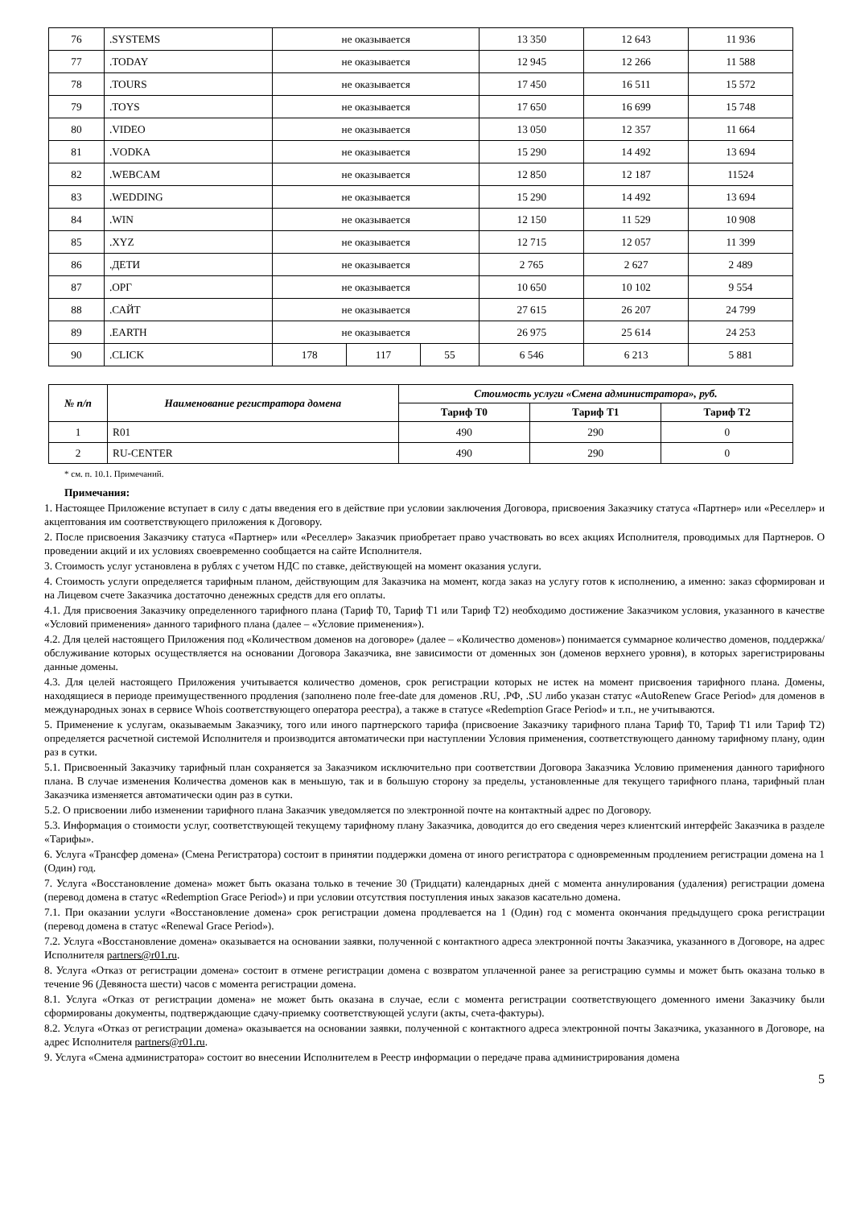| 76 | .SYSTEMS | не оказывается | | | 13 350 | 12 643 | 11 936 |
| 77 | .TODAY | не оказывается | | | 12 945 | 12 266 | 11 588 |
| 78 | .TOURS | не оказывается | | | 17 450 | 16 511 | 15 572 |
| 79 | .TOYS | не оказывается | | | 17 650 | 16 699 | 15 748 |
| 80 | .VIDEO | не оказывается | | | 13 050 | 12 357 | 11 664 |
| 81 | .VODKA | не оказывается | | | 15 290 | 14 492 | 13 694 |
| 82 | .WEBCAM | не оказывается | | | 12 850 | 12 187 | 11524 |
| 83 | .WEDDING | не оказывается | | | 15 290 | 14 492 | 13 694 |
| 84 | .WIN | не оказывается | | | 12 150 | 11 529 | 10 908 |
| 85 | .XYZ | не оказывается | | | 12 715 | 12 057 | 11 399 |
| 86 | .ДЕТИ | не оказывается | | | 2 765 | 2 627 | 2 489 |
| 87 | .ОРГ | не оказывается | | | 10 650 | 10 102 | 9 554 |
| 88 | .САЙТ | не оказывается | | | 27 615 | 26 207 | 24 799 |
| 89 | .EARTH | не оказывается | | | 26 975 | 25 614 | 24 253 |
| 90 | .CLICK | 178 | 117 | 55 | 6 546 | 6 213 | 5 881 |
| № п/п | Наименование регистратора домена | Стоимость услуги «Смена администратора», руб. | | |
| --- | --- | --- | --- | --- |
| | | Тариф Т0 | Тариф Т1 | Тариф Т2 |
| 1 | R01 | 490 | 290 | 0 |
| 2 | RU-CENTER | 490 | 290 | 0 |
* см. п. 10.1. Примечаний.
Примечания:
1. Настоящее Приложение вступает в силу с даты введения его в действие при условии заключения Договора, присвоения Заказчику статуса «Партнер» или «Реселлер» и акцептования им соответствующего приложения к Договору.
2. После присвоения Заказчику статуса «Партнер» или «Реселлер» Заказчик приобретает право участвовать во всех акциях Исполнителя, проводимых для Партнеров. О проведении акций и их условиях своевременно сообщается на сайте Исполнителя.
3. Стоимость услуг установлена в рублях с учетом НДС по ставке, действующей на момент оказания услуги.
4. Стоимость услуги определяется тарифным планом, действующим для Заказчика на момент, когда заказ на услугу готов к исполнению, а именно: заказ сформирован и на Лицевом счете Заказчика достаточно денежных средств для его оплаты.
4.1. Для присвоения Заказчику определенного тарифного плана (Тариф Т0, Тариф Т1 или Тариф Т2) необходимо достижение Заказчиком условия, указанного в качестве «Условий применения» данного тарифного плана (далее – «Условие применения»).
4.2. Для целей настоящего Приложения под «Количеством доменов на договоре» (далее – «Количество доменов») понимается суммарное количество доменов, поддержка/обслуживание которых осуществляется на основании Договора Заказчика, вне зависимости от доменных зон (доменов верхнего уровня), в которых зарегистрированы данные домены.
4.3. Для целей настоящего Приложения учитывается количество доменов, срок регистрации которых не истек на момент присвоения тарифного плана. Домены, находящиеся в периоде преимущественного продления (заполнено поле free-date для доменов .RU, .РФ, .SU либо указан статус «AutoRenew Grace Period» для доменов в международных зонах в сервисе Whois соответствующего оператора реестра), а также в статусе «Redemption Grace Period» и т.п., не учитываются.
5. Применение к услугам, оказываемым Заказчику, того или иного партнерского тарифа (присвоение Заказчику тарифного плана Тариф Т0, Тариф Т1 или Тариф Т2) определяется расчетной системой Исполнителя и производится автоматически при наступлении Условия применения, соответствующего данному тарифному плану, один раз в сутки.
5.1. Присвоенный Заказчику тарифный план сохраняется за Заказчиком исключительно при соответствии Договора Заказчика Условию применения данного тарифного плана. В случае изменения Количества доменов как в меньшую, так и в большую сторону за пределы, установленные для текущего тарифного плана, тарифный план Заказчика изменяется автоматически один раз в сутки.
5.2. О присвоении либо изменении тарифного плана Заказчик уведомляется по электронной почте на контактный адрес по Договору.
5.3. Информация о стоимости услуг, соответствующей текущему тарифному плану Заказчика, доводится до его сведения через клиентский интерфейс Заказчика в разделе «Тарифы».
6. Услуга «Трансфер домена» (Смена Регистратора) состоит в принятии поддержки домена от иного регистратора с одновременным продлением регистрации домена на 1 (Один) год.
7. Услуга «Восстановление домена» может быть оказана только в течение 30 (Тридцати) календарных дней с момента аннулирования (удаления) регистрации домена (перевод домена в статус «Redemption Grace Period») и при условии отсутствия поступления иных заказов касательно домена.
7.1. При оказании услуги «Восстановление домена» срок регистрации домена продлевается на 1 (Один) год с момента окончания предыдущего срока регистрации (перевод домена в статус «Renewal Grace Period»).
7.2. Услуга «Восстановление домена» оказывается на основании заявки, полученной с контактного адреса электронной почты Заказчика, указанного в Договоре, на адрес Исполнителя partners@r01.ru.
8. Услуга «Отказ от регистрации домена» состоит в отмене регистрации домена с возвратом уплаченной ранее за регистрацию суммы и может быть оказана только в течение 96 (Девяноста шести) часов с момента регистрации домена.
8.1. Услуга «Отказ от регистрации домена» не может быть оказана в случае, если с момента регистрации соответствующего доменного имени Заказчику были сформированы документы, подтверждающие сдачу-приемку соответствующей услуги (акты, счета-фактуры).
8.2. Услуга «Отказ от регистрации домена» оказывается на основании заявки, полученной с контактного адреса электронной почты Заказчика, указанного в Договоре, на адрес Исполнителя partners@r01.ru.
9. Услуга «Смена администратора» состоит во внесении Исполнителем в Реестр информации о передаче права администрирования домена
5